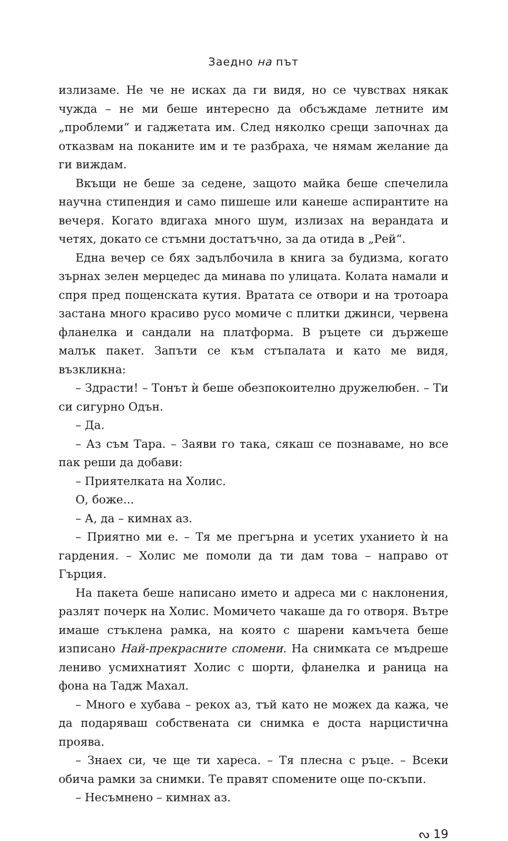Заедно на път
излизаме. Не че не исках да ги видя, но се чувствах някак чужда – не ми беше интересно да обсъждаме летните им „проблеми“ и гаджетата им. След няколко срещи започнах да отказвам на поканите им и те разбраха, че нямам желание да ги виждам.
Вкъщи не беше за седене, защото майка беше спечелила научна стипендия и само пишеше или канеше аспирантите на вечеря. Когато вдигаха много шум, излизах на верандата и четях, докато се стъмни достатъчно, за да отида в „Рей“.
Една вечер се бях задълбочила в книга за будизма, когато зърнах зелен мерцедес да минава по улицата. Колата намали и спря пред пощенската кутия. Вратата се отвори и на тротоара застана много красиво русо момиче с плитки джинси, червена фланелка и сандали на платформа. В ръцете си държеше малък пакет. Запъти се към стъпалата и като ме видя, възкликна:
– Здрасти! – Тонът ѝ беше обезпокоително дружелюбен. – Ти си сигурно Одън.
– Да.
– Аз съм Тара. – Заяви го така, сякаш се познаваме, но все пак реши да добави:
– Приятелката на Холис.
О, боже...
– А, да – кимнах аз.
– Приятно ми е. – Тя ме прегърна и усетих уханието ѝ на гардения. – Холис ме помоли да ти дам това – направо от Гърция.
На пакета беше написано името и адреса ми с наклонения, разлят почерк на Холис. Момичето чакаше да го отворя. Вътре имаше стъклена рамка, на която с шарени камъчета беше изписано Най-прекрасните спомени. На снимката се мъдреше лениво усмихнатият Холис с шорти, фланелка и раница на фона на Тадж Махал.
– Много е хубава – рекох аз, тъй като не можех да кажа, че да подаряваш собствената си снимка е доста нарцистична проява.
– Знаех си, че ще ти хареса. – Тя плесна с ръце. – Всеки обича рамки за снимки. Те правят спомените още по-скъпи.
– Несъмнено – кимнах аз.
ᔓ 19